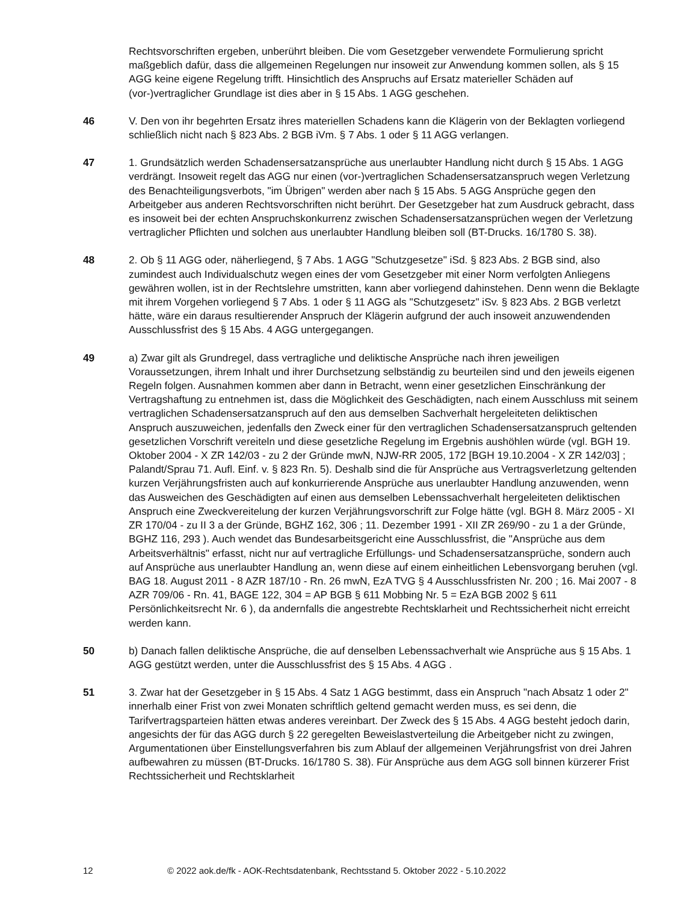Rechtsvorschriften ergeben, unberührt bleiben. Die vom Gesetzgeber verwendete Formulierung spricht maßgeblich dafür, dass die allgemeinen Regelungen nur insoweit zur Anwendung kommen sollen, als § 15 AGG keine eigene Regelung trifft. Hinsichtlich des Anspruchs auf Ersatz materieller Schäden auf (vor-)vertraglicher Grundlage ist dies aber in § 15 Abs. 1 AGG geschehen.
46 V. Den von ihr begehrten Ersatz ihres materiellen Schadens kann die Klägerin von der Beklagten vorliegend schließlich nicht nach § 823 Abs. 2 BGB iVm. § 7 Abs. 1 oder § 11 AGG verlangen.
47 1. Grundsätzlich werden Schadensersatzansprüche aus unerlaubter Handlung nicht durch § 15 Abs. 1 AGG verdrängt. Insoweit regelt das AGG nur einen (vor-)vertraglichen Schadensersatzanspruch wegen Verletzung des Benachteiligungsverbots, "im Übrigen" werden aber nach § 15 Abs. 5 AGG Ansprüche gegen den Arbeitgeber aus anderen Rechtsvorschriften nicht berührt. Der Gesetzgeber hat zum Ausdruck gebracht, dass es insoweit bei der echten Anspruchskonkurrenz zwischen Schadensersatzansprüchen wegen der Verletzung vertraglicher Pflichten und solchen aus unerlaubter Handlung bleiben soll (BT-Drucks. 16/1780 S. 38).
48 2. Ob § 11 AGG oder, näherliegend, § 7 Abs. 1 AGG "Schutzgesetze" iSd. § 823 Abs. 2 BGB sind, also zumindest auch Individualschutz wegen eines der vom Gesetzgeber mit einer Norm verfolgten Anliegens gewähren wollen, ist in der Rechtslehre umstritten, kann aber vorliegend dahinstehen. Denn wenn die Beklagte mit ihrem Vorgehen vorliegend § 7 Abs. 1 oder § 11 AGG als "Schutzgesetz" iSv. § 823 Abs. 2 BGB verletzt hätte, wäre ein daraus resultierender Anspruch der Klägerin aufgrund der auch insoweit anzuwendenden Ausschlussfrist des § 15 Abs. 4 AGG untergegangen.
49 a) Zwar gilt als Grundregel, dass vertragliche und deliktische Ansprüche nach ihren jeweiligen Voraussetzungen, ihrem Inhalt und ihrer Durchsetzung selbständig zu beurteilen sind und den jeweils eigenen Regeln folgen. Ausnahmen kommen aber dann in Betracht, wenn einer gesetzlichen Einschränkung der Vertragshaftung zu entnehmen ist, dass die Möglichkeit des Geschädigten, nach einem Ausschluss mit seinem vertraglichen Schadensersatzanspruch auf den aus demselben Sachverhalt hergeleiteten deliktischen Anspruch auszuweichen, jedenfalls den Zweck einer für den vertraglichen Schadensersatzanspruch geltenden gesetzlichen Vorschrift vereiteln und diese gesetzliche Regelung im Ergebnis aushöhlen würde (vgl. BGH 19. Oktober 2004 - X ZR 142/03 - zu 2 der Gründe mwN, NJW-RR 2005, 172 [BGH 19.10.2004 - X ZR 142/03] ; Palandt/Sprau 71. Aufl. Einf. v. § 823 Rn. 5). Deshalb sind die für Ansprüche aus Vertragsverletzung geltenden kurzen Verjährungsfristen auch auf konkurrierende Ansprüche aus unerlaubter Handlung anzuwenden, wenn das Ausweichen des Geschädigten auf einen aus demselben Lebenssachverhalt hergeleiteten deliktischen Anspruch eine Zweckvereitelung der kurzen Verjährungsvorschrift zur Folge hätte (vgl. BGH 8. März 2005 - XI ZR 170/04 - zu II 3 a der Gründe, BGHZ 162, 306 ; 11. Dezember 1991 - XII ZR 269/90 - zu 1 a der Gründe, BGHZ 116, 293 ). Auch wendet das Bundesarbeitsgericht eine Ausschlussfrist, die "Ansprüche aus dem Arbeitsverhältnis" erfasst, nicht nur auf vertragliche Erfüllungs- und Schadensersatzansprüche, sondern auch auf Ansprüche aus unerlaubter Handlung an, wenn diese auf einem einheitlichen Lebensvorgang beruhen (vgl. BAG 18. August 2011 - 8 AZR 187/10 - Rn. 26 mwN, EzA TVG § 4 Ausschlussfristen Nr. 200 ; 16. Mai 2007 - 8 AZR 709/06 - Rn. 41, BAGE 122, 304 = AP BGB § 611 Mobbing Nr. 5 = EzA BGB 2002 § 611 Persönlichkeitsrecht Nr. 6 ), da andernfalls die angestrebte Rechtsklarheit und Rechtssicherheit nicht erreicht werden kann.
50 b) Danach fallen deliktische Ansprüche, die auf denselben Lebenssachverhalt wie Ansprüche aus § 15 Abs. 1 AGG gestützt werden, unter die Ausschlussfrist des § 15 Abs. 4 AGG .
51 3. Zwar hat der Gesetzgeber in § 15 Abs. 4 Satz 1 AGG bestimmt, dass ein Anspruch "nach Absatz 1 oder 2" innerhalb einer Frist von zwei Monaten schriftlich geltend gemacht werden muss, es sei denn, die Tarifvertragsparteien hätten etwas anderes vereinbart. Der Zweck des § 15 Abs. 4 AGG besteht jedoch darin, angesichts der für das AGG durch § 22 geregelten Beweislastverteilung die Arbeitgeber nicht zu zwingen, Argumentationen über Einstellungsverfahren bis zum Ablauf der allgemeinen Verjährungsfrist von drei Jahren aufbewahren zu müssen (BT-Drucks. 16/1780 S. 38). Für Ansprüche aus dem AGG soll binnen kürzerer Frist Rechtssicherheit und Rechtsklarheit
12 © 2022 aok.de/fk - AOK-Rechtsdatenbank, Rechtsstand 5. Oktober 2022 - 5.10.2022